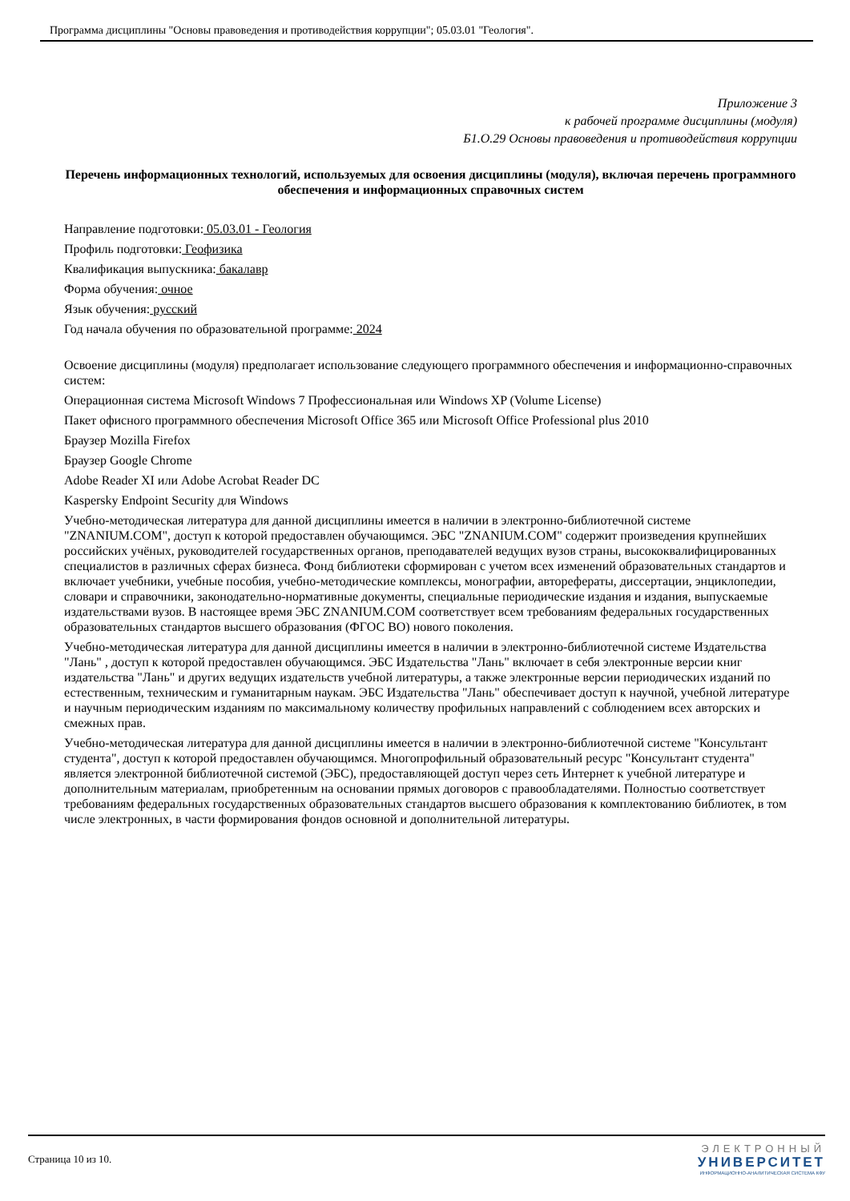Программа дисциплины "Основы правоведения и противодействия коррупции"; 05.03.01 "Геология".
Приложение 3
к рабочей программе дисциплины (модуля)
Б1.О.29 Основы правоведения и противодействия коррупции
Перечень информационных технологий, используемых для освоения дисциплины (модуля), включая перечень программного обеспечения и информационных справочных систем
Направление подготовки: 05.03.01 - Геология
Профиль подготовки: Геофизика
Квалификация выпускника: бакалавр
Форма обучения: очное
Язык обучения: русский
Год начала обучения по образовательной программе: 2024
Освоение дисциплины (модуля) предполагает использование следующего программного обеспечения и информационно-справочных систем:
Операционная система Microsoft Windows 7 Профессиональная или Windows XP (Volume License)
Пакет офисного программного обеспечения Microsoft Office 365 или Microsoft Office Professional plus 2010
Браузер Mozilla Firefox
Браузер Google Chrome
Adobe Reader XI или Adobe Acrobat Reader DC
Kaspersky Endpoint Security для Windows
Учебно-методическая литература для данной дисциплины имеется в наличии в электронно-библиотечной системе "ZNANIUM.COM", доступ к которой предоставлен обучающимся. ЭБС "ZNANIUM.COM" содержит произведения крупнейших российских учёных, руководителей государственных органов, преподавателей ведущих вузов страны, высококвалифицированных специалистов в различных сферах бизнеса. Фонд библиотеки сформирован с учетом всех изменений образовательных стандартов и включает учебники, учебные пособия, учебно-методические комплексы, монографии, авторефераты, диссертации, энциклопедии, словари и справочники, законодательно-нормативные документы, специальные периодические издания и издания, выпускаемые издательствами вузов. В настоящее время ЭБС ZNANIUM.COM соответствует всем требованиям федеральных государственных образовательных стандартов высшего образования (ФГОС ВО) нового поколения.
Учебно-методическая литература для данной дисциплины имеется в наличии в электронно-библиотечной системе Издательства "Лань" , доступ к которой предоставлен обучающимся. ЭБС Издательства "Лань" включает в себя электронные версии книг издательства "Лань" и других ведущих издательств учебной литературы, а также электронные версии периодических изданий по естественным, техническим и гуманитарным наукам. ЭБС Издательства "Лань" обеспечивает доступ к научной, учебной литературе и научным периодическим изданиям по максимальному количеству профильных направлений с соблюдением всех авторских и смежных прав.
Учебно-методическая литература для данной дисциплины имеется в наличии в электронно-библиотечной системе "Консультант студента", доступ к которой предоставлен обучающимся. Многопрофильный образовательный ресурс "Консультант студента" является электронной библиотечной системой (ЭБС), предоставляющей доступ через сеть Интернет к учебной литературе и дополнительным материалам, приобретенным на основании прямых договоров с правообладателями. Полностью соответствует требованиям федеральных государственных образовательных стандартов высшего образования к комплектованию библиотек, в том числе электронных, в части формирования фондов основной и дополнительной литературы.
Страница 10 из 10.
ЭЛЕКТРОННЫЙ
УНИВЕРСИТЕТ
ИНФОРМАЦИОННО-АНАЛИТИЧЕСКАЯ СИСТЕМА КФУ